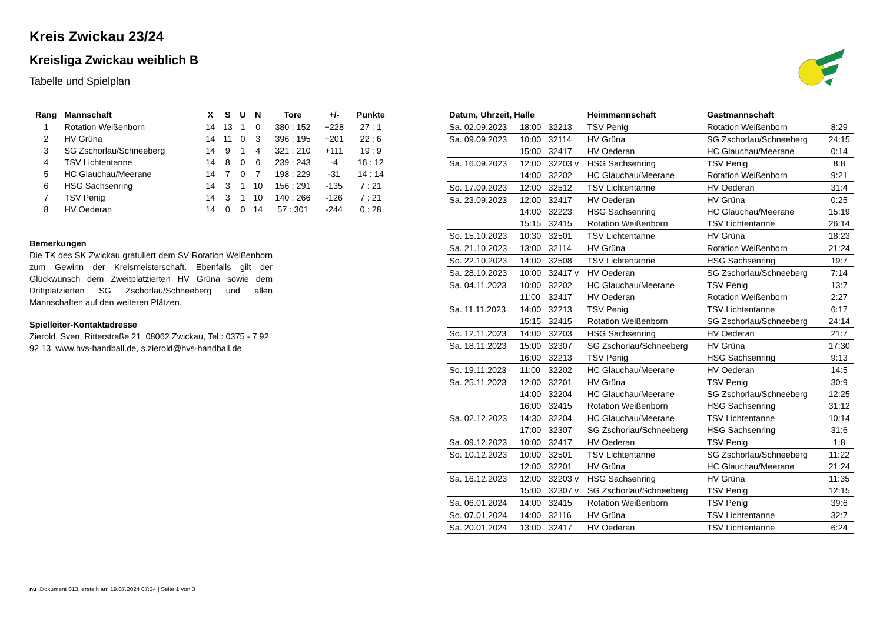Kreis Zwickau 23/24
Kreisliga Zwickau weiblich B
Tabelle und Spielplan
| Rang | Mannschaft | X | S | U | N | Tore | +/- | Punkte |
| --- | --- | --- | --- | --- | --- | --- | --- | --- |
| 1 | Rotation Weißenborn | 14 | 13 | 1 | 0 | 380 : 152 | +228 | 27 : 1 |
| 2 | HV Grüna | 14 | 11 | 0 | 3 | 396 : 195 | +201 | 22 : 6 |
| 3 | SG Zschorlau/Schneeberg | 14 | 9 | 1 | 4 | 321 : 210 | +111 | 19 : 9 |
| 4 | TSV Lichtentanne | 14 | 8 | 0 | 6 | 239 : 243 | -4 | 16 : 12 |
| 5 | HC Glauchau/Meerane | 14 | 7 | 0 | 7 | 198 : 229 | -31 | 14 : 14 |
| 6 | HSG Sachsenring | 14 | 3 | 1 | 10 | 156 : 291 | -135 | 7 : 21 |
| 7 | TSV Penig | 14 | 3 | 1 | 10 | 140 : 266 | -126 | 7 : 21 |
| 8 | HV Oederan | 14 | 0 | 0 | 14 | 57 : 301 | -244 | 0 : 28 |
Bemerkungen
Die TK des SK Zwickau gratuliert dem SV Rotation Weißenborn zum Gewinn der Kreismeisterschaft. Ebenfalls gilt der Glückwunsch dem Zweitplatzierten HV Grüna sowie dem Drittplatzierten SG Zschorlau/Schneeberg und allen Mannschaften auf den weiteren Plätzen.
Spielleiter-Kontaktadresse
Zierold, Sven, Ritterstraße 21, 08062 Zwickau, Tel.: 0375 - 7 92 92 13, www.hvs-handball.de, s.zierold@hvs-handball.de
| Datum, Uhrzeit, Halle | | | Heimmannschaft | Gastmannschaft | |
| --- | --- | --- | --- | --- | --- |
| Sa. 02.09.2023 | 18:00 | 32213 | TSV Penig | Rotation Weißenborn | 8:29 |
| Sa. 09.09.2023 | 10:00 | 32114 | HV Grüna | SG Zschorlau/Schneeberg | 24:15 |
| | 15:00 | 32417 | HV Oederan | HC Glauchau/Meerane | 0:14 |
| Sa. 16.09.2023 | 12:00 | 32203 v | HSG Sachsenring | TSV Penig | 8:8 |
| | 14:00 | 32202 | HC Glauchau/Meerane | Rotation Weißenborn | 9:21 |
| So. 17.09.2023 | 12:00 | 32512 | TSV Lichtentanne | HV Oederan | 31:4 |
| Sa. 23.09.2023 | 12:00 | 32417 | HV Oederan | HV Grüna | 0:25 |
| | 14:00 | 32223 | HSG Sachsenring | HC Glauchau/Meerane | 15:19 |
| | 15:15 | 32415 | Rotation Weißenborn | TSV Lichtentanne | 26:14 |
| So. 15.10.2023 | 10:30 | 32501 | TSV Lichtentanne | HV Grüna | 18:23 |
| Sa. 21.10.2023 | 13:00 | 32114 | HV Grüna | Rotation Weißenborn | 21:24 |
| So. 22.10.2023 | 14:00 | 32508 | TSV Lichtentanne | HSG Sachsenring | 19:7 |
| Sa. 28.10.2023 | 10:00 | 32417 v | HV Oederan | SG Zschorlau/Schneeberg | 7:14 |
| Sa. 04.11.2023 | 10:00 | 32202 | HC Glauchau/Meerane | TSV Penig | 13:7 |
| | 11:00 | 32417 | HV Oederan | Rotation Weißenborn | 2:27 |
| Sa. 11.11.2023 | 14:00 | 32213 | TSV Penig | TSV Lichtentanne | 6:17 |
| | 15:15 | 32415 | Rotation Weißenborn | SG Zschorlau/Schneeberg | 24:14 |
| So. 12.11.2023 | 14:00 | 32203 | HSG Sachsenring | HV Oederan | 21:7 |
| Sa. 18.11.2023 | 15:00 | 32307 | SG Zschorlau/Schneeberg | HV Grüna | 17:30 |
| | 16:00 | 32213 | TSV Penig | HSG Sachsenring | 9:13 |
| So. 19.11.2023 | 11:00 | 32202 | HC Glauchau/Meerane | HV Oederan | 14:5 |
| Sa. 25.11.2023 | 12:00 | 32201 | HV Grüna | TSV Penig | 30:9 |
| | 14:00 | 32204 | HC Glauchau/Meerane | SG Zschorlau/Schneeberg | 12:25 |
| | 16:00 | 32415 | Rotation Weißenborn | HSG Sachsenring | 31:12 |
| Sa. 02.12.2023 | 14:30 | 32204 | HC Glauchau/Meerane | TSV Lichtentanne | 10:14 |
| | 17:00 | 32307 | SG Zschorlau/Schneeberg | HSG Sachsenring | 31:6 |
| Sa. 09.12.2023 | 10:00 | 32417 | HV Oederan | TSV Penig | 1:8 |
| So. 10.12.2023 | 10:00 | 32501 | TSV Lichtentanne | SG Zschorlau/Schneeberg | 11:22 |
| | 12:00 | 32201 | HV Grüna | HC Glauchau/Meerane | 21:24 |
| Sa. 16.12.2023 | 12:00 | 32203 v | HSG Sachsenring | HV Grüna | 11:35 |
| | 15:00 | 32307 v | SG Zschorlau/Schneeberg | TSV Penig | 12:15 |
| Sa. 06.01.2024 | 14:00 | 32415 | Rotation Weißenborn | TSV Penig | 39:6 |
| So. 07.01.2024 | 14:00 | 32116 | HV Grüna | TSV Lichtentanne | 32:7 |
| Sa. 20.01.2024 | 13:00 | 32417 | HV Oederan | TSV Lichtentanne | 6:24 |
nu .Dokument 013, erstellt am 19.07.2024 07:34 | Seite 1 von 3